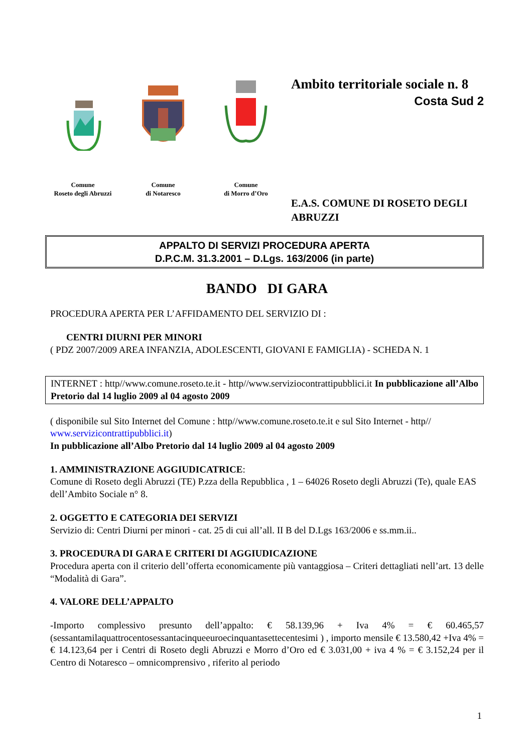Comune
Roseto degli Abruzzi
Comune
di Notaresco
Comune
di Morro d’Oro
Ambito territoriale sociale n. 8
Costa Sud 2
E.A.S. COMUNE DI ROSETO DEGLI ABRUZZI
APPALTO DI SERVIZI PROCEDURA APERTA
D.P.C.M. 31.3.2001 – D.Lgs. 163/2006 (in parte)
BANDO DI GARA
PROCEDURA APERTA PER L’AFFIDAMENTO DEL SERVIZIO DI :
CENTRI DIURNI PER MINORI
( PDZ 2007/2009 AREA INFANZIA, ADOLESCENTI, GIOVANI E FAMIGLIA) - SCHEDA N. 1
INTERNET : http//www.comune.roseto.te.it - http//www.serviziocontrattipubblici.it In pubblicazione all’Albo Pretorio dal 14 luglio 2009 al 04 agosto 2009
( disponibile sul Sito Internet del Comune : http//www.comune.roseto.te.it e sul Sito Internet - http// www.servizicontrattipubblici.it)
In pubblicazione all’Albo Pretorio dal 14 luglio 2009 al 04 agosto 2009
1. AMMINISTRAZIONE AGGIUDICATRICE:
Comune di Roseto degli Abruzzi (TE) P.zza della Repubblica , 1 – 64026 Roseto degli Abruzzi (Te), quale EAS dell’Ambito Sociale n° 8.
2. OGGETTO E CATEGORIA DEI SERVIZI
Servizio di: Centri Diurni per minori - cat. 25 di cui all’all. II B del D.Lgs 163/2006 e ss.mm.ii..
3. PROCEDURA DI GARA E CRITERI DI AGGIUDICAZIONE
Procedura aperta con il criterio dell’offerta economicamente più vantaggiosa – Criteri dettagliati nell’art. 13 delle “Modalità di Gara”.
4. VALORE DELL’APPALTO
-Importo complessivo presunto dell’appalto: € 58.139,96 + Iva 4% = € 60.465,57 (sessantamilaquattrocentosessantacinqueeuroecinquantasettecentesimi ) , importo mensile € 13.580,42 +Iva 4% = € 14.123,64 per i Centri di Roseto degli Abruzzi e Morro d’Oro ed € 3.031,00 + iva 4 % = € 3.152,24 per il Centro di Notaresco – omnicomprensivo , riferito al periodo
1